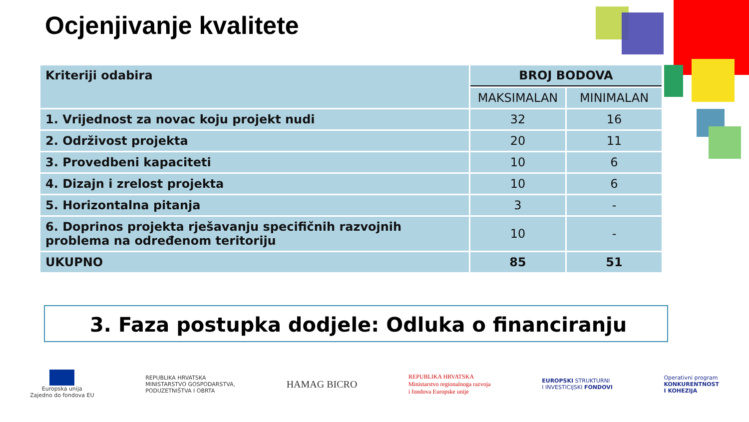Ocjenjivanje kvalitete
| Kriteriji odabira | BROJ BODOVA | |
| --- | --- | --- |
| | MAKSIMALAN | MINIMALAN |
| 1. Vrijednost za novac koju projekt nudi | 32 | 16 |
| 2. Održivost projekta | 20 | 11 |
| 3. Provedbeni kapaciteti | 10 | 6 |
| 4. Dizajn i zrelost projekta | 10 | 6 |
| 5. Horizontalna pitanja | 3 | - |
| 6. Doprinos projekta rješavanju specifičnih razvojnih problema na određenom teritoriju | 10 | - |
| UKUPNO | 85 | 51 |
3. Faza postupka dodjele: Odluka o financiranju
Europska unija
Zajedno do fondova EU
REPUBLIKA HRVATSKA
MINISTARSTVO GOSPODARSTVA,
PODUZETNIŠTVA I OBRTA
HAMAG BICRO
REPUBLIKA HRVATSKA
Ministarstvo regionalnoga razvoja
i fondova Europske unije
EUROPSKI STRUKTURNI
I INVESTICIJSKI FONDOVI
Operativni program
KONKURENTNOST
I KOHEZIJA